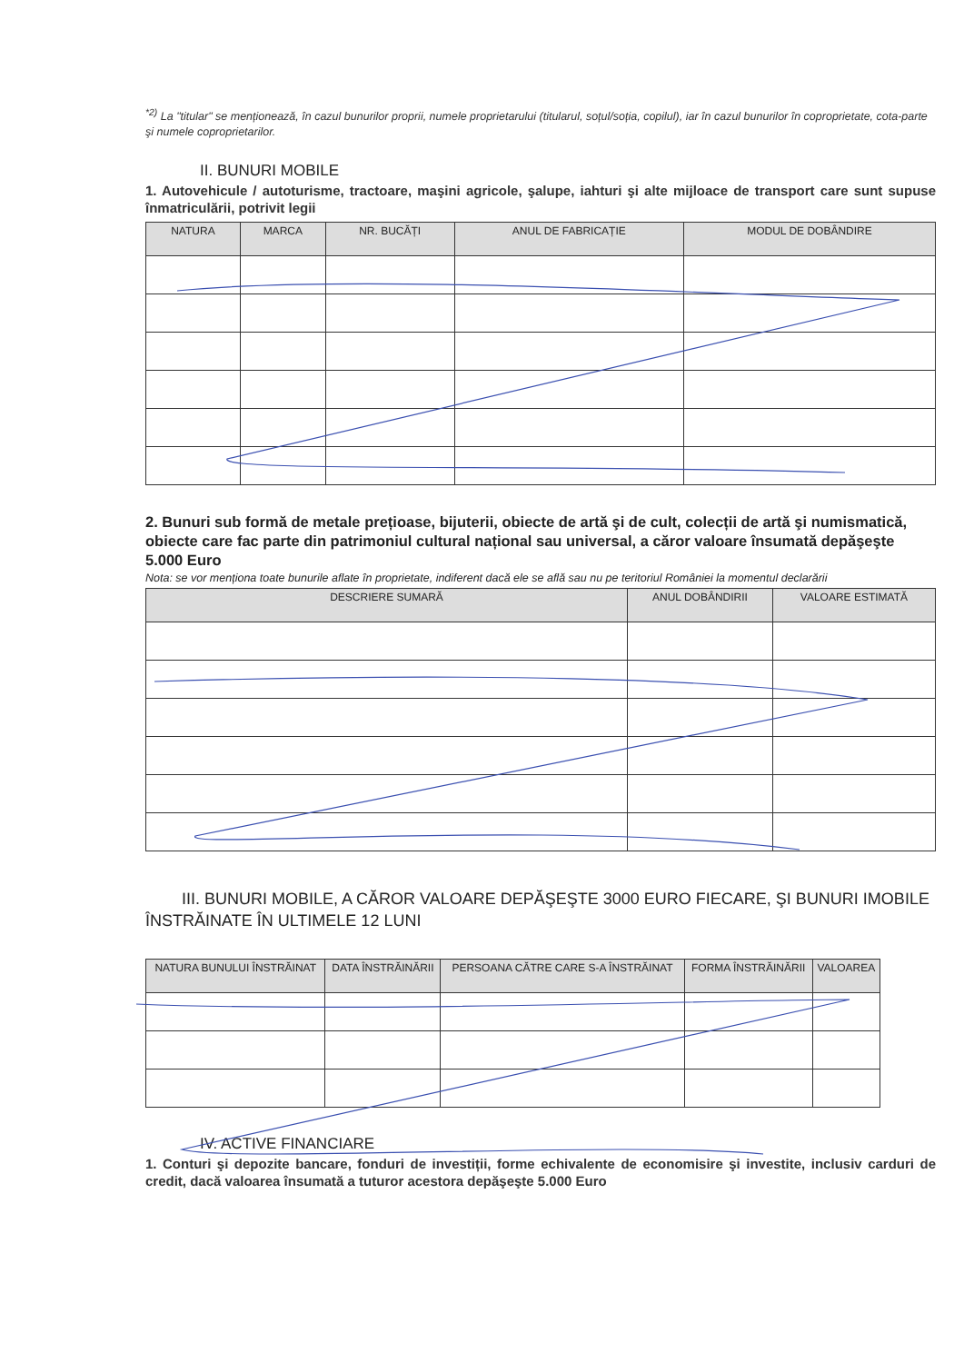<sup>*2)</sup> La "titular" se menționează, în cazul bunurilor proprii, numele proprietarului (titularul, soțul/soția, copilul), iar în cazul bunurilor în coproprietate, cota-parte şi numele coproprietarilor.
II. BUNURI MOBILE
1. Autovehicule / autoturisme, tractoare, maşini agricole, şalupe, iahturi şi alte mijloace de transport care sunt supuse înmatriculării, potrivit legii
| NATURA | MARCA | NR. BUCĂȚI | ANUL DE FABRICAȚIE | MODUL DE DOBÂNDIRE |
| --- | --- | --- | --- | --- |
2. Bunuri sub formă de metale prețioase, bijuterii, obiecte de artă şi de cult, colecții de artă şi numismatică, obiecte care fac parte din patrimoniul cultural național sau universal, a căror valoare însumată depăşeşte 5.000 Euro
Nota: se vor menționa toate bunurile aflate în proprietate, indiferent dacă ele se află sau nu pe teritoriul României la momentul declarării
| DESCRIERE SUMARĂ | ANUL DOBÂNDIRII | VALOARE ESTIMATĂ |
| --- | --- | --- |
III. BUNURI MOBILE, A CĂROR VALOARE DEPĂŞEŞTE 3000 EURO FIECARE, ŞI BUNURI IMOBILE ÎNSTRĂINATE ÎN ULTIMELE 12 LUNI
| NATURA BUNULUI ÎNSTRĂINAT | DATA ÎNSTRĂINĂRII | PERSOANA CĂTRE CARE S-A ÎNSTRĂINAT | FORMA ÎNSTRĂINĂRII | VALOAREA |
| --- | --- | --- | --- | --- |
IV. ACTIVE FINANCIARE
1. Conturi şi depozite bancare, fonduri de investiții, forme echivalente de economisire şi investite, inclusiv carduri de credit, dacă valoarea însumată a tuturor acestora depăşeşte 5.000 Euro